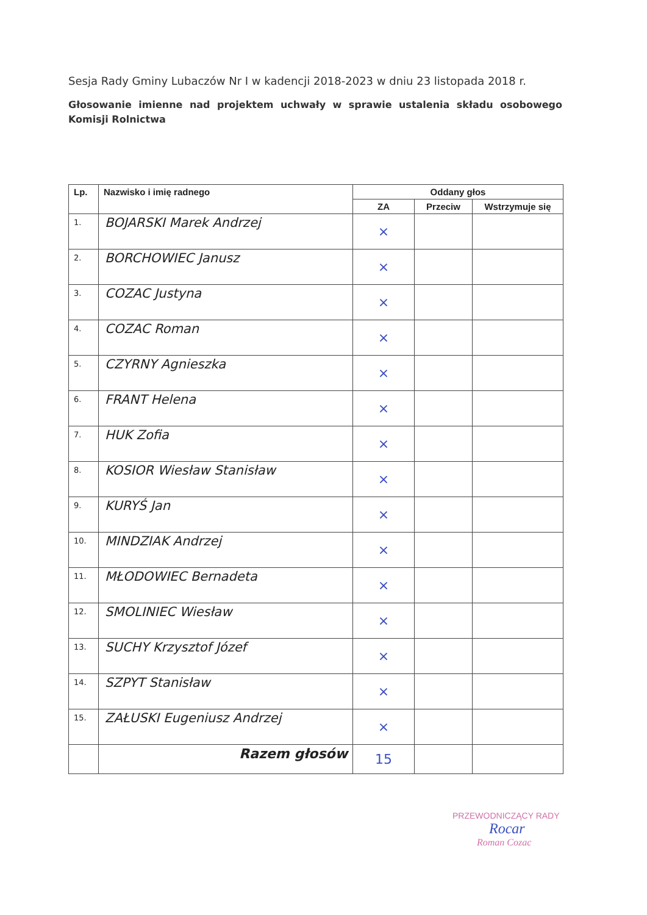Sesja Rady Gminy Lubaczów Nr I w kadencji 2018-2023 w dniu 23 listopada 2018 r.
Głosowanie imienne nad projektem uchwały w sprawie ustalenia składu osobowego Komisji Rolnictwa
| Lp. | Nazwisko i imię radnego | Oddany głos | | |
| --- | --- | --- | --- | --- |
| | | ZA | Przeciw | Wstrzymuje się |
| 1. | BOJARSKI Marek Andrzej | × | | |
| 2. | BORCHOWIEC Janusz | × | | |
| 3. | COZAC Justyna | × | | |
| 4. | COZAC Roman | × | | |
| 5. | CZYRNY Agnieszka | × | | |
| 6. | FRANT Helena | × | | |
| 7. | HUK Zofia | × | | |
| 8. | KOSIOR Wiesław Stanisław | × | | |
| 9. | KURYŚ Jan | × | | |
| 10. | MINDZIAK Andrzej | × | | |
| 11. | MŁODOWIEC Bernadeta | × | | |
| 12. | SMOLINIEC Wiesław | × | | |
| 13. | SUCHY Krzysztof Józef | × | | |
| 14. | SZPYT Stanisław | × | | |
| 15. | ZAŁUSKI Eugeniusz Andrzej | × | | |
| | Razem głosów | 15 | | |
PRZEWODNICZĄCY RADY
Rocar
Roman Cozac